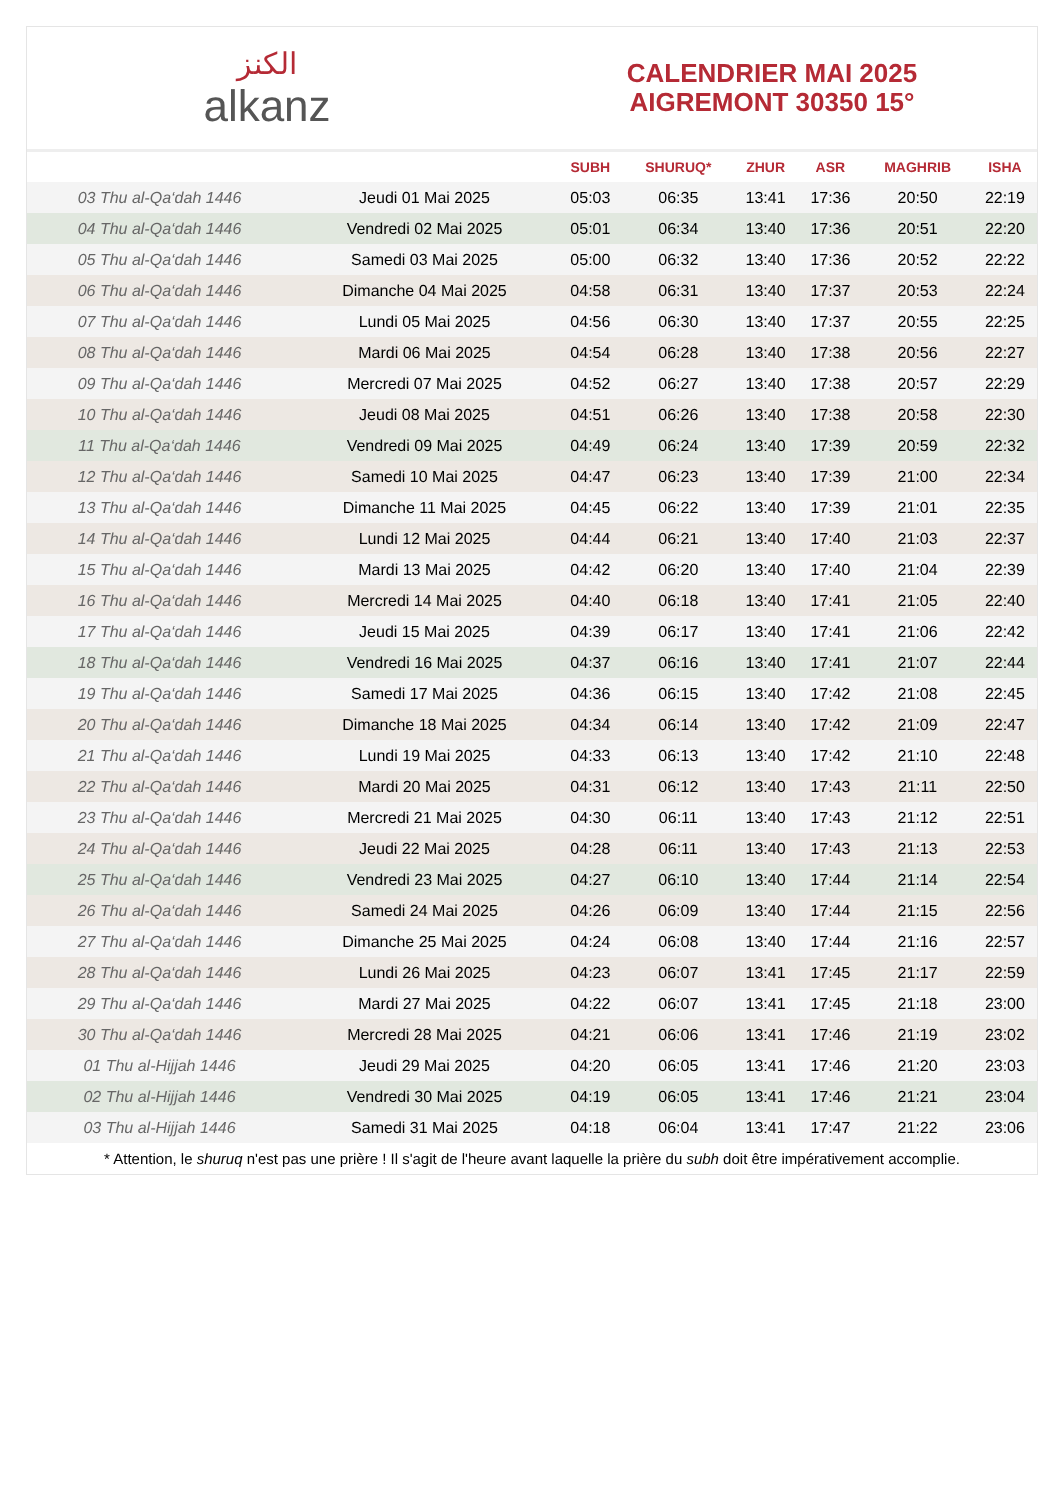الكنز
alkanz
CALENDRIER MAI 2025
AIGREMONT 30350 15°
| | | SUBH | SHURUQ* | ZHUR | ASR | MAGHRIB | ISHA |
| --- | --- | --- | --- | --- | --- | --- | --- |
| 03 Thu al-Qa‘dah 1446 | Jeudi 01 Mai 2025 | 05:03 | 06:35 | 13:41 | 17:36 | 20:50 | 22:19 |
| 04 Thu al-Qa‘dah 1446 | Vendredi 02 Mai 2025 | 05:01 | 06:34 | 13:40 | 17:36 | 20:51 | 22:20 |
| 05 Thu al-Qa‘dah 1446 | Samedi 03 Mai 2025 | 05:00 | 06:32 | 13:40 | 17:36 | 20:52 | 22:22 |
| 06 Thu al-Qa‘dah 1446 | Dimanche 04 Mai 2025 | 04:58 | 06:31 | 13:40 | 17:37 | 20:53 | 22:24 |
| 07 Thu al-Qa‘dah 1446 | Lundi 05 Mai 2025 | 04:56 | 06:30 | 13:40 | 17:37 | 20:55 | 22:25 |
| 08 Thu al-Qa‘dah 1446 | Mardi 06 Mai 2025 | 04:54 | 06:28 | 13:40 | 17:38 | 20:56 | 22:27 |
| 09 Thu al-Qa‘dah 1446 | Mercredi 07 Mai 2025 | 04:52 | 06:27 | 13:40 | 17:38 | 20:57 | 22:29 |
| 10 Thu al-Qa‘dah 1446 | Jeudi 08 Mai 2025 | 04:51 | 06:26 | 13:40 | 17:38 | 20:58 | 22:30 |
| 11 Thu al-Qa‘dah 1446 | Vendredi 09 Mai 2025 | 04:49 | 06:24 | 13:40 | 17:39 | 20:59 | 22:32 |
| 12 Thu al-Qa‘dah 1446 | Samedi 10 Mai 2025 | 04:47 | 06:23 | 13:40 | 17:39 | 21:00 | 22:34 |
| 13 Thu al-Qa‘dah 1446 | Dimanche 11 Mai 2025 | 04:45 | 06:22 | 13:40 | 17:39 | 21:01 | 22:35 |
| 14 Thu al-Qa‘dah 1446 | Lundi 12 Mai 2025 | 04:44 | 06:21 | 13:40 | 17:40 | 21:03 | 22:37 |
| 15 Thu al-Qa‘dah 1446 | Mardi 13 Mai 2025 | 04:42 | 06:20 | 13:40 | 17:40 | 21:04 | 22:39 |
| 16 Thu al-Qa‘dah 1446 | Mercredi 14 Mai 2025 | 04:40 | 06:18 | 13:40 | 17:41 | 21:05 | 22:40 |
| 17 Thu al-Qa‘dah 1446 | Jeudi 15 Mai 2025 | 04:39 | 06:17 | 13:40 | 17:41 | 21:06 | 22:42 |
| 18 Thu al-Qa‘dah 1446 | Vendredi 16 Mai 2025 | 04:37 | 06:16 | 13:40 | 17:41 | 21:07 | 22:44 |
| 19 Thu al-Qa‘dah 1446 | Samedi 17 Mai 2025 | 04:36 | 06:15 | 13:40 | 17:42 | 21:08 | 22:45 |
| 20 Thu al-Qa‘dah 1446 | Dimanche 18 Mai 2025 | 04:34 | 06:14 | 13:40 | 17:42 | 21:09 | 22:47 |
| 21 Thu al-Qa‘dah 1446 | Lundi 19 Mai 2025 | 04:33 | 06:13 | 13:40 | 17:42 | 21:10 | 22:48 |
| 22 Thu al-Qa‘dah 1446 | Mardi 20 Mai 2025 | 04:31 | 06:12 | 13:40 | 17:43 | 21:11 | 22:50 |
| 23 Thu al-Qa‘dah 1446 | Mercredi 21 Mai 2025 | 04:30 | 06:11 | 13:40 | 17:43 | 21:12 | 22:51 |
| 24 Thu al-Qa‘dah 1446 | Jeudi 22 Mai 2025 | 04:28 | 06:11 | 13:40 | 17:43 | 21:13 | 22:53 |
| 25 Thu al-Qa‘dah 1446 | Vendredi 23 Mai 2025 | 04:27 | 06:10 | 13:40 | 17:44 | 21:14 | 22:54 |
| 26 Thu al-Qa‘dah 1446 | Samedi 24 Mai 2025 | 04:26 | 06:09 | 13:40 | 17:44 | 21:15 | 22:56 |
| 27 Thu al-Qa‘dah 1446 | Dimanche 25 Mai 2025 | 04:24 | 06:08 | 13:40 | 17:44 | 21:16 | 22:57 |
| 28 Thu al-Qa‘dah 1446 | Lundi 26 Mai 2025 | 04:23 | 06:07 | 13:41 | 17:45 | 21:17 | 22:59 |
| 29 Thu al-Qa‘dah 1446 | Mardi 27 Mai 2025 | 04:22 | 06:07 | 13:41 | 17:45 | 21:18 | 23:00 |
| 30 Thu al-Qa‘dah 1446 | Mercredi 28 Mai 2025 | 04:21 | 06:06 | 13:41 | 17:46 | 21:19 | 23:02 |
| 01 Thu al-Hijjah 1446 | Jeudi 29 Mai 2025 | 04:20 | 06:05 | 13:41 | 17:46 | 21:20 | 23:03 |
| 02 Thu al-Hijjah 1446 | Vendredi 30 Mai 2025 | 04:19 | 06:05 | 13:41 | 17:46 | 21:21 | 23:04 |
| 03 Thu al-Hijjah 1446 | Samedi 31 Mai 2025 | 04:18 | 06:04 | 13:41 | 17:47 | 21:22 | 23:06 |
* Attention, le shuruq n'est pas une prière ! Il s'agit de l'heure avant laquelle la prière du subh doit être impérativement accomplie.